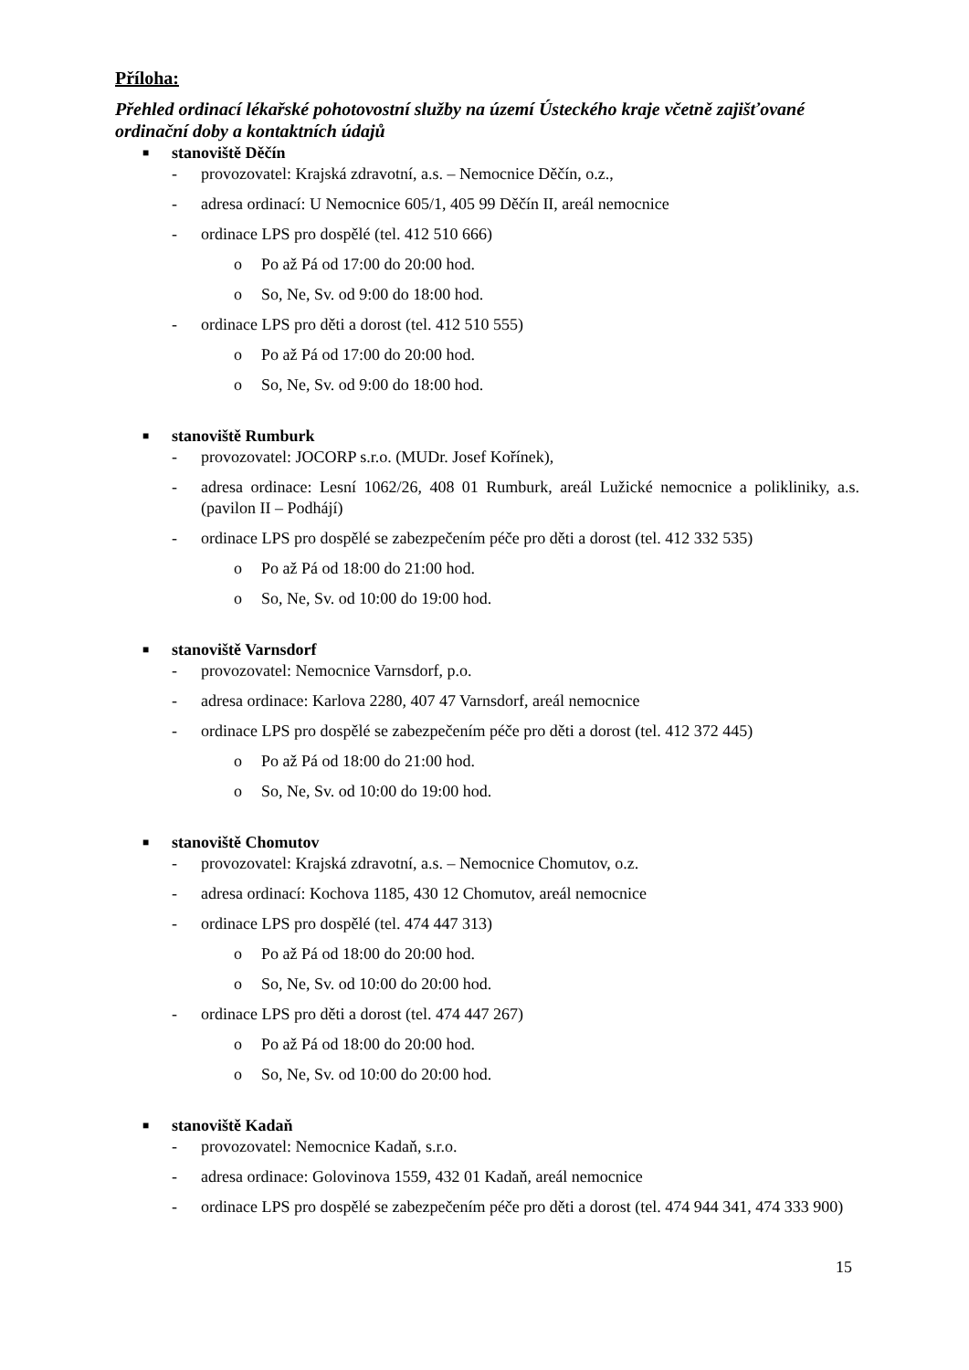Příloha:
Přehled ordinací lékařské pohotovostní služby na území Ústeckého kraje včetně zajišťované ordinační doby a kontaktních údajů
■ stanoviště Děčín
- provozovatel: Krajská zdravotní, a.s. – Nemocnice Děčín, o.z.,
- adresa ordinací: U Nemocnice 605/1, 405 99 Děčín II, areál nemocnice
- ordinace LPS pro dospělé (tel. 412 510 666)
o Po až Pá od 17:00 do 20:00 hod.
o So, Ne, Sv. od 9:00 do 18:00 hod.
- ordinace LPS pro děti a dorost (tel. 412 510 555)
o Po až Pá od 17:00 do 20:00 hod.
o So, Ne, Sv. od 9:00 do 18:00 hod.
■ stanoviště Rumburk
- provozovatel: JOCORP s.r.o. (MUDr. Josef Kořínek),
- adresa ordinace: Lesní 1062/26, 408 01 Rumburk, areál Lužické nemocnice a polikliniky, a.s. (pavilon II – Podhájí)
- ordinace LPS pro dospělé se zabezpečením péče pro děti a dorost (tel. 412 332 535)
o Po až Pá od 18:00 do 21:00 hod.
o So, Ne, Sv. od 10:00 do 19:00 hod.
■ stanoviště Varnsdorf
- provozovatel: Nemocnice Varnsdorf, p.o.
- adresa ordinace: Karlova 2280, 407 47 Varnsdorf, areál nemocnice
- ordinace LPS pro dospělé se zabezpečením péče pro děti a dorost (tel. 412 372 445)
o Po až Pá od 18:00 do 21:00 hod.
o So, Ne, Sv. od 10:00 do 19:00 hod.
■ stanoviště Chomutov
- provozovatel: Krajská zdravotní, a.s. – Nemocnice Chomutov, o.z.
- adresa ordinací: Kochova 1185, 430 12 Chomutov, areál nemocnice
- ordinace LPS pro dospělé (tel. 474 447 313)
o Po až Pá od 18:00 do 20:00 hod.
o So, Ne, Sv. od 10:00 do 20:00 hod.
- ordinace LPS pro děti a dorost (tel. 474 447 267)
o Po až Pá od 18:00 do 20:00 hod.
o So, Ne, Sv. od 10:00 do 20:00 hod.
■ stanoviště Kadaň
- provozovatel: Nemocnice Kadaň, s.r.o.
- adresa ordinace: Golovinova 1559, 432 01 Kadaň, areál nemocnice
- ordinace LPS pro dospělé se zabezpečením péče pro děti a dorost (tel. 474 944 341, 474 333 900)
15